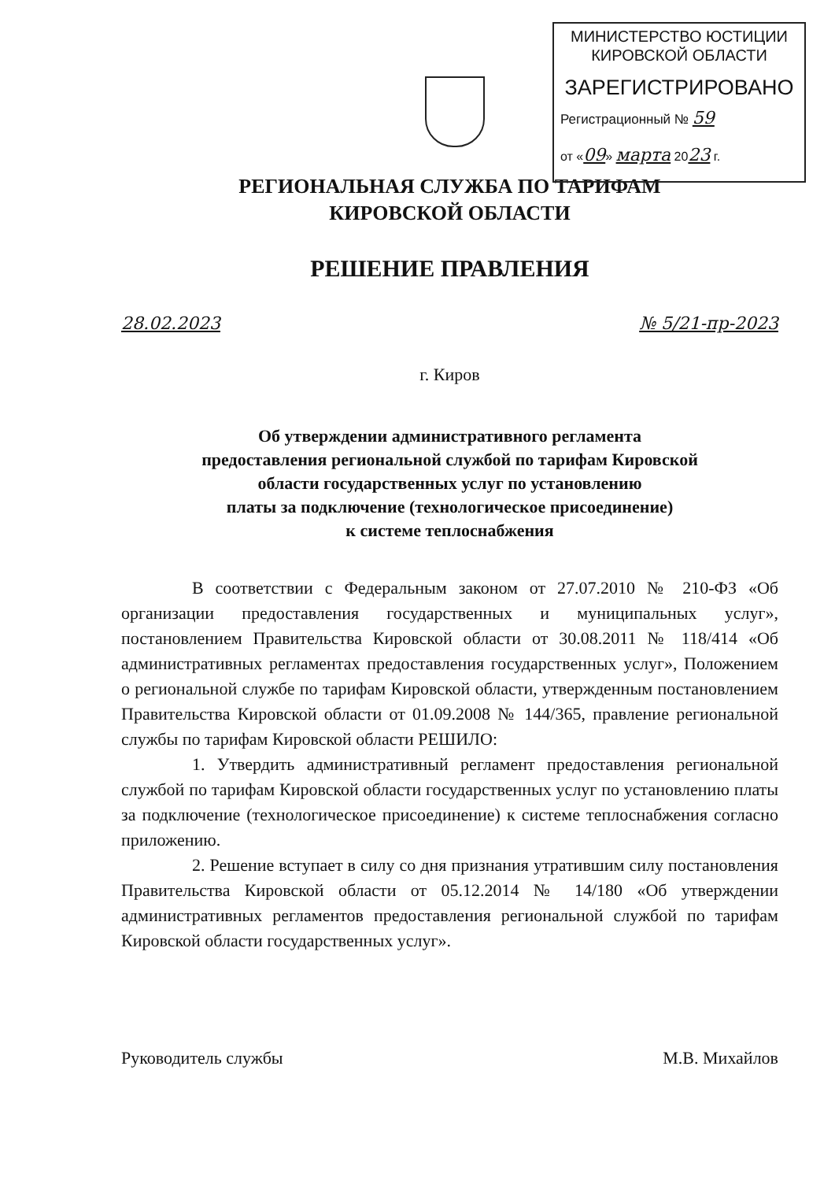МИНИСТЕРСТВО ЮСТИЦИИ
КИРОВСКОЙ ОБЛАСТИ
ЗАРЕГИСТРИРОВАНО
Регистрационный № 59
от «09» марта 2023 г.
РЕГИОНАЛЬНАЯ СЛУЖБА ПО ТАРИФАМ
КИРОВСКОЙ ОБЛАСТИ
РЕШЕНИЕ ПРАВЛЕНИЯ
28.02.2023 № 5/21-пр-2023
г. Киров
Об утверждении административного регламента
предоставления региональной службой по тарифам Кировской
области государственных услуг по установлению
платы за подключение (технологическое присоединение)
к системе теплоснабжения
В соответствии с Федеральным законом от 27.07.2010 № 210-ФЗ «Об организации предоставления государственных и муниципальных услуг», постановлением Правительства Кировской области от 30.08.2011 № 118/414 «Об административных регламентах предоставления государственных услуг», Положением о региональной службе по тарифам Кировской области, утвержденным постановлением Правительства Кировской области от 01.09.2008 № 144/365, правление региональной службы по тарифам Кировской области РЕШИЛО:
1. Утвердить административный регламент предоставления региональной службой по тарифам Кировской области государственных услуг по установлению платы за подключение (технологическое присоединение) к системе теплоснабжения согласно приложению.
2. Решение вступает в силу со дня признания утратившим силу постановления Правительства Кировской области от 05.12.2014 № 14/180 «Об утверждении административных регламентов предоставления региональной службой по тарифам Кировской области государственных услуг».
Руководитель службы М.В. Михайлов